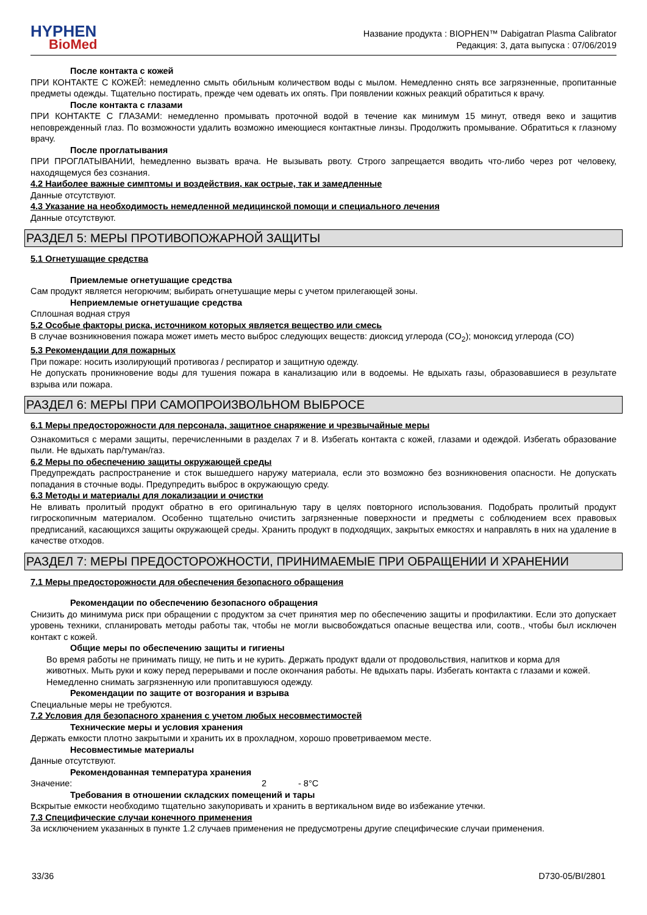HYPHEN
BioMed
Название продукта : BIOPHEN™ Dabigatran Plasma Calibrator
Редакция: 3, дата выпуска : 07/06/2019
После контакта с кожей
ПРИ КОНТАКТЕ С КОЖЕЙ: немедленно смыть обильным количеством воды с мылом. Немедленно снять все загрязненные, пропитанные предметы одежды. Тщательно постирать, прежде чем одевать их опять. При появлении кожных реакций обратиться к врачу.
После контакта с глазами
ПРИ КОНТАКТЕ С ГЛАЗАМИ: немедленно промывать проточной водой в течение как минимум 15 минут, отведя веко и защитив неповрежденный глаз. По возможности удалить возможно имеющиеся контактные линзы. Продолжить промывание. Обратиться к глазному врачу.
После проглатывания
ПРИ ПРОГЛАТЫВАНИИ, hемедленно вызвать врача. Не вызывать рвоту. Строго запрещается вводить что-либо через рот человеку, находящемуся без сознания.
4.2 Наиболее важные симптомы и воздействия, как острые, так и замедленные
Данные отсутствуют.
4.3 Указание на необходимость немедленной медицинской помощи и специального лечения
Данные отсутствуют.
РАЗДЕЛ 5: МЕРЫ ПРОТИВОПОЖАРНОЙ ЗАЩИТЫ
5.1 Огнетушащие средства
Приемлемые огнетушащие средства
Сам продукт является негорючим; выбирать огнетушащие меры с учетом прилегающей зоны.
Неприемлемые огнетушащие средства
Сплошная водная струя
5.2 Особые факторы риска, источником которых является вещество или смесь
В случае возникновения пожара может иметь место выброс следующих веществ: диоксид углерода (CO<sub>2</sub>); моноксид углерода (CO)
5.3 Рекомендации для пожарных
При пожаре: носить изолирующий противогаз / респиратор и защитную одежду.
Не допускать проникновение воды для тушения пожара в канализацию или в водоемы. Не вдыхать газы, образовавшиеся в результате взрыва или пожара.
РАЗДЕЛ 6: МЕРЫ ПРИ САМОПРОИЗВОЛЬНОМ ВЫБРОСЕ
6.1 Меры предосторожности для персонала, защитное снаряжение и чрезвычайные меры
Ознакомиться с мерами защиты, перечисленными в разделах 7 и 8. Избегать контакта с кожей, глазами и одеждой. Избегать образование пыли. Не вдыхать пар/туман/газ.
6.2 Меры по обеспечению защиты окружающей среды
Предупреждать распространение и сток вышедшего наружу материала, если это возможно без возникновения опасности. Не допускать попадания в сточные воды. Предупредить выброс в окружающую среду.
6.3 Методы и материалы для локализации и очистки
Не вливать пролитый продукт обратно в его оригинальную тару в целях повторного использования. Подобрать пролитый продукт гигроскопичным материалом. Особенно тщательно очистить загрязненные поверхности и предметы с соблюдением всех правовых предписаний, касающихся защиты окружающей среды. Хранить продукт в подходящих, закрытых емкостях и направлять в них на удаление в качестве отходов.
РАЗДЕЛ 7: МЕРЫ ПРЕДОСТОРОЖНОСТИ, ПРИНИМАЕМЫЕ ПРИ ОБРАЩЕНИИ И ХРАНЕНИИ
7.1 Меры предосторожности для обеспечения безопасного обращения
Рекомендации по обеспечению безопасного обращения
Снизить до минимума риск при обращении с продуктом за счет принятия мер по обеспечению защиты и профилактики. Если это допускает уровень техники, спланировать методы работы так, чтобы не могли высвобождаться опасные вещества или, соотв., чтобы был исключен контакт с кожей.
Общие меры по обеспечению защиты и гигиены
Во время работы не принимать пищу, не пить и не курить. Держать продукт вдали от продовольствия, напитков и корма для животных. Мыть руки и кожу перед перерывами и после окончания работы. Не вдыхать пары. Избегать контакта с глазами и кожей. Немедленно снимать загрязненную или пропитавшуюся одежду.
Рекомендации по защите от возгорания и взрыва
Специальные меры не требуются.
7.2 Условия для безопасного хранения с учетом любых несовместимостей
Технические меры и условия хранения
Держать емкости плотно закрытыми и хранить их в прохладном, хорошо проветриваемом месте.
Несовместимые материалы
Данные отсутствуют.
Рекомендованная температура хранения
Значение: 2 - 8°C
Требования в отношении складских помещений и тары
Вскрытые емкости необходимо тщательно закупоривать и хранить в вертикальном виде во избежание утечки.
7.3 Специфические случаи конечного применения
За исключением указанных в пункте 1.2 случаев применения не предусмотрены другие специфические случаи применения.
33/36 D730-05/BI/2801